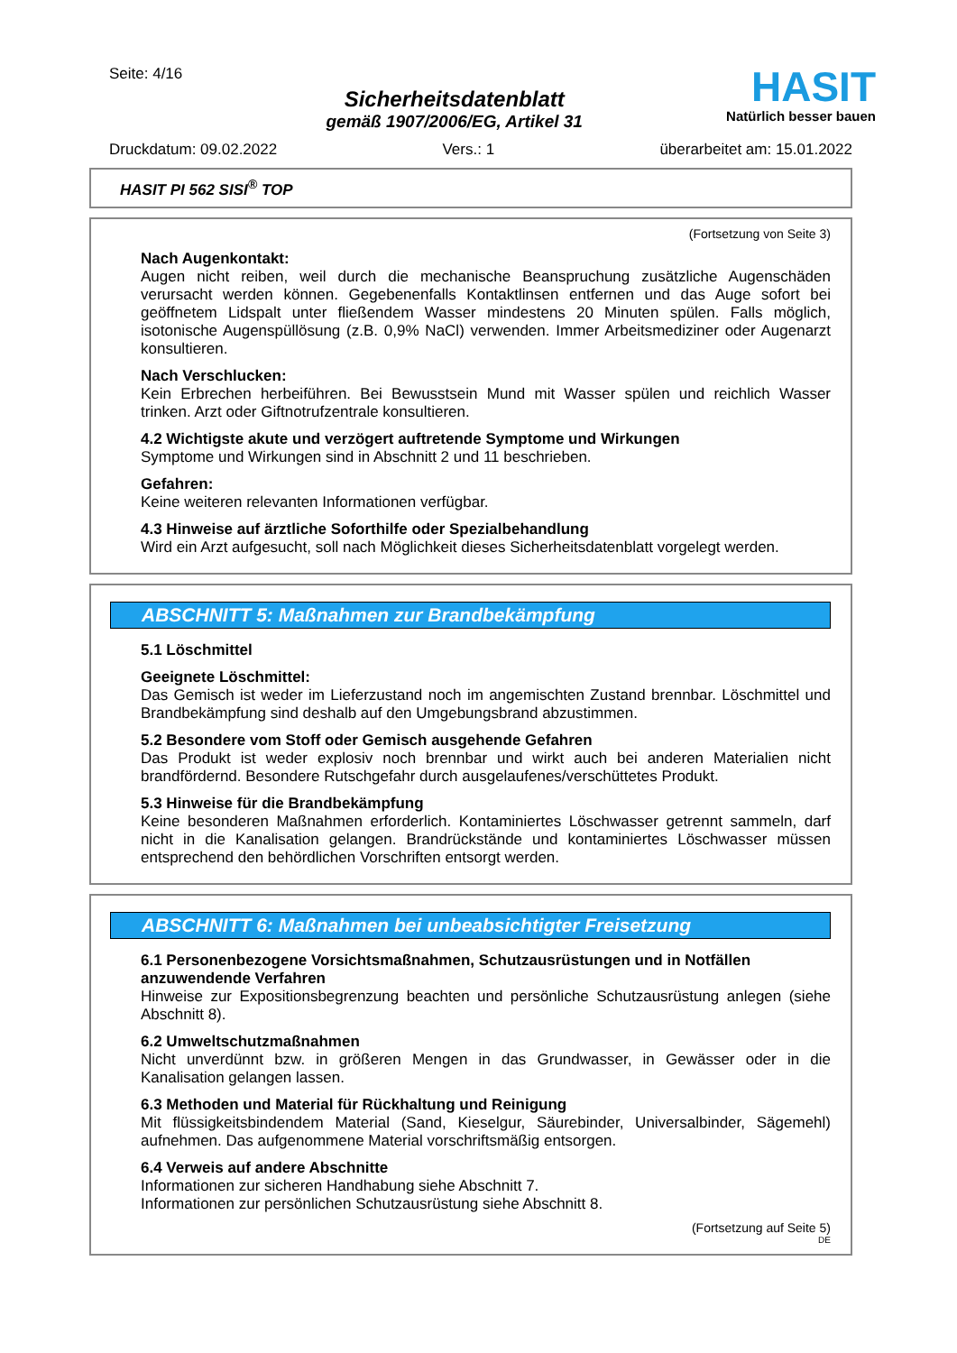Seite: 4/16
Sicherheitsdatenblatt
gemäß 1907/2006/EG, Artikel 31
HASIT
Natürlich besser bauen
Druckdatum: 09.02.2022 Vers.: 1 überarbeitet am: 15.01.2022
HASIT PI 562 SISI<sup>®</sup> TOP
(Fortsetzung von Seite 3)
Nach Augenkontakt:
Augen nicht reiben, weil durch die mechanische Beanspruchung zusätzliche Augenschäden verursacht werden können. Gegebenenfalls Kontaktlinsen entfernen und das Auge sofort bei geöffnetem Lidspalt unter fließendem Wasser mindestens 20 Minuten spülen. Falls möglich, isotonische Augenspüllösung (z.B. 0,9% NaCl) verwenden. Immer Arbeitsmediziner oder Augenarzt konsultieren.
Nach Verschlucken:
Kein Erbrechen herbeiführen. Bei Bewusstsein Mund mit Wasser spülen und reichlich Wasser trinken. Arzt oder Giftnotrufzentrale konsultieren.
4.2 Wichtigste akute und verzögert auftretende Symptome und Wirkungen
Symptome und Wirkungen sind in Abschnitt 2 und 11 beschrieben.
Gefahren:
Keine weiteren relevanten Informationen verfügbar.
4.3 Hinweise auf ärztliche Soforthilfe oder Spezialbehandlung
Wird ein Arzt aufgesucht, soll nach Möglichkeit dieses Sicherheitsdatenblatt vorgelegt werden.
ABSCHNITT 5: Maßnahmen zur Brandbekämpfung
5.1 Löschmittel
Geeignete Löschmittel:
Das Gemisch ist weder im Lieferzustand noch im angemischten Zustand brennbar. Löschmittel und Brandbekämpfung sind deshalb auf den Umgebungsbrand abzustimmen.
5.2 Besondere vom Stoff oder Gemisch ausgehende Gefahren
Das Produkt ist weder explosiv noch brennbar und wirkt auch bei anderen Materialien nicht brandfördernd. Besondere Rutschgefahr durch ausgelaufenes/verschüttetes Produkt.
5.3 Hinweise für die Brandbekämpfung
Keine besonderen Maßnahmen erforderlich. Kontaminiertes Löschwasser getrennt sammeln, darf nicht in die Kanalisation gelangen. Brandrückstände und kontaminiertes Löschwasser müssen entsprechend den behördlichen Vorschriften entsorgt werden.
ABSCHNITT 6: Maßnahmen bei unbeabsichtigter Freisetzung
6.1 Personenbezogene Vorsichtsmaßnahmen, Schutzausrüstungen und in Notfällen anzuwendende Verfahren
Hinweise zur Expositionsbegrenzung beachten und persönliche Schutzausrüstung anlegen (siehe Abschnitt 8).
6.2 Umweltschutzmaßnahmen
Nicht unverdünnt bzw. in größeren Mengen in das Grundwasser, in Gewässer oder in die Kanalisation gelangen lassen.
6.3 Methoden und Material für Rückhaltung und Reinigung
Mit flüssigkeitsbindendem Material (Sand, Kieselgur, Säurebinder, Universalbinder, Sägemehl) aufnehmen. Das aufgenommene Material vorschriftsmäßig entsorgen.
6.4 Verweis auf andere Abschnitte
Informationen zur sicheren Handhabung siehe Abschnitt 7.
Informationen zur persönlichen Schutzausrüstung siehe Abschnitt 8.
(Fortsetzung auf Seite 5)
DE